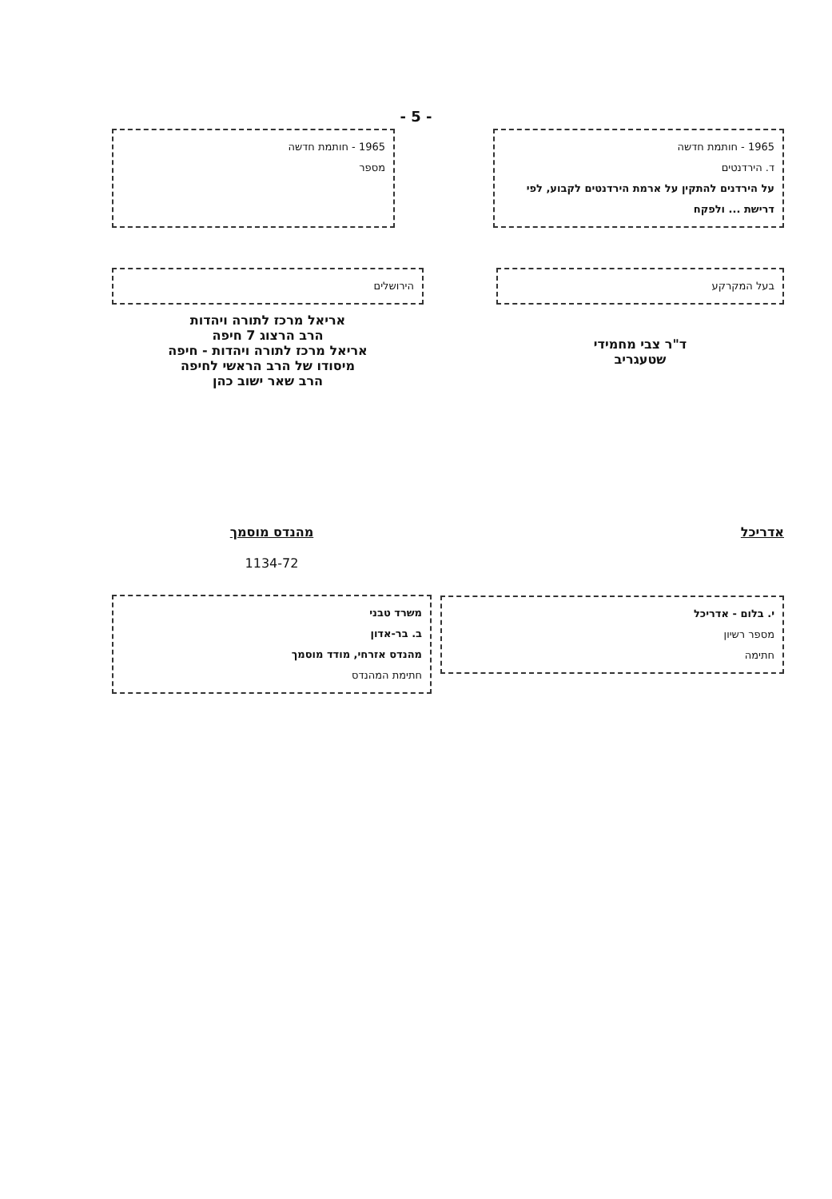- 5 -
1965 - חותמת חדשה
ד. הירדנטים
על הירדנים להתקין על ארמת הירדנטים לקבוע, לפי דרישת ... ולפקח
1965 - חותמת חדשה
מספר
בעל המקרקע
ד"ר צבי מחמידי
שטעגריב
הירושלים
אריאל מרכז לתורה ויהדות
הרב הרצוג 7 חיפה
אריאל מרכז לתורה ויהדות - חיפה
מיסודו של הרב הראשי לחיפה
הרב שאר ישוב כהן
אדריכל
י. בלום - אדריכל
מספר רשיון
חתימה
מהנדס מוסמך
1134-72
משרד טבני
ב. בר-אדון
מהנדס אזרחי, מודד מוסמך
חתימת המהנדס